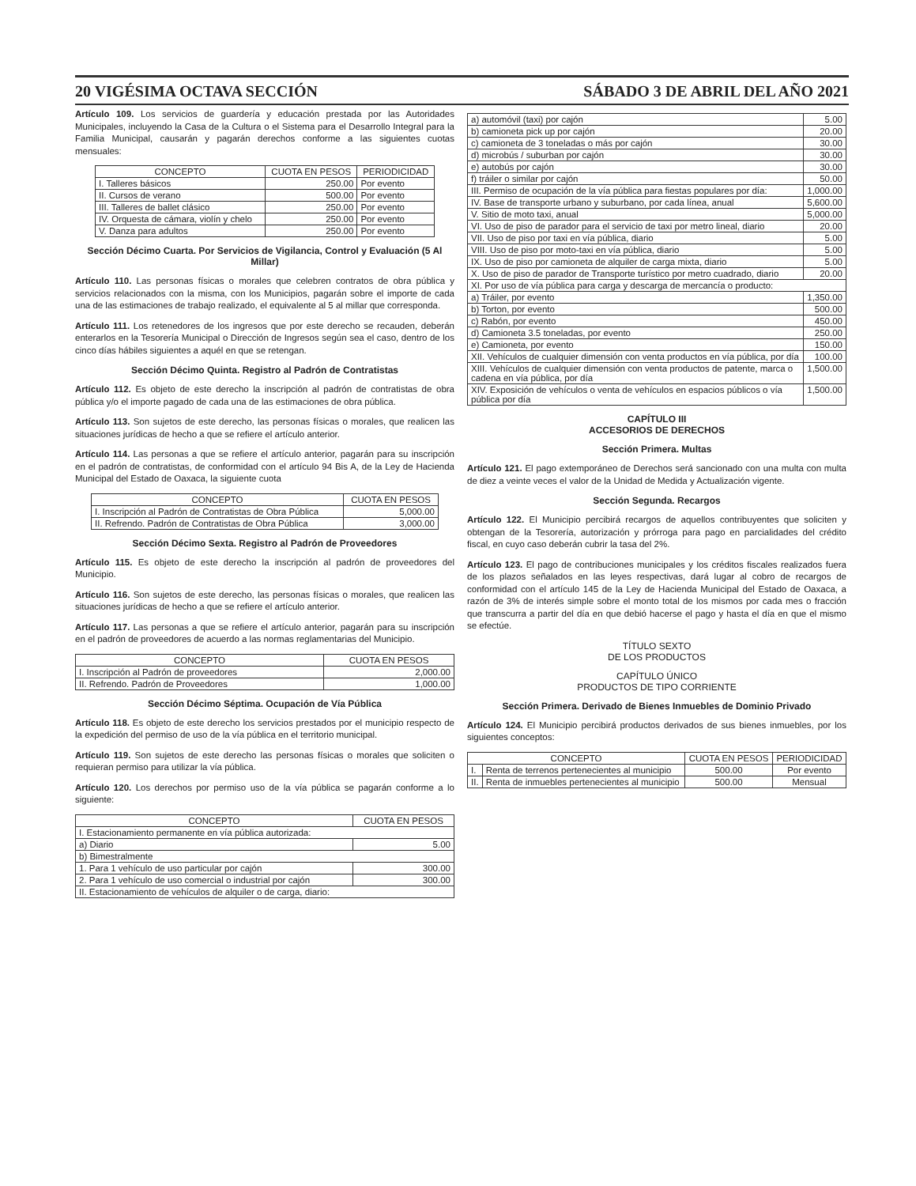20 VIGÉSIMA OCTAVA SECCIÓN SÁBADO 3 DE ABRIL DEL AÑO 2021
Artículo 109. Los servicios de guardería y educación prestada por las Autoridades Municipales, incluyendo la Casa de la Cultura o el Sistema para el Desarrollo Integral para la Familia Municipal, causarán y pagarán derechos conforme a las siguientes cuotas mensuales:
| CONCEPTO | CUOTA EN PESOS | PERIODICIDAD |
| --- | --- | --- |
| I. Talleres básicos | 250.00 | Por evento |
| II. Cursos de verano | 500.00 | Por evento |
| III. Talleres de ballet clásico | 250.00 | Por evento |
| IV. Orquesta de cámara, violín y chelo | 250.00 | Por evento |
| V. Danza para adultos | 250.00 | Por evento |
Sección Décimo Cuarta. Por Servicios de Vigilancia, Control y Evaluación (5 Al Millar)
Artículo 110. Las personas físicas o morales que celebren contratos de obra pública y servicios relacionados con la misma, con los Municipios, pagarán sobre el importe de cada una de las estimaciones de trabajo realizado, el equivalente al 5 al millar que corresponda.
Artículo 111. Los retenedores de los ingresos que por este derecho se recauden, deberán enterarlos en la Tesorería Municipal o Dirección de Ingresos según sea el caso, dentro de los cinco días hábiles siguientes a aquél en que se retengan.
Sección Décimo Quinta. Registro al Padrón de Contratistas
Artículo 112. Es objeto de este derecho la inscripción al padrón de contratistas de obra pública y/o el importe pagado de cada una de las estimaciones de obra pública.
Artículo 113. Son sujetos de este derecho, las personas físicas o morales, que realicen las situaciones jurídicas de hecho a que se refiere el artículo anterior.
Artículo 114. Las personas a que se refiere el artículo anterior, pagarán para su inscripción en el padrón de contratistas, de conformidad con el artículo 94 Bis A, de la Ley de Hacienda Municipal del Estado de Oaxaca, la siguiente cuota
| CONCEPTO | CUOTA EN PESOS |
| --- | --- |
| I. Inscripción al Padrón de Contratistas de Obra Pública | 5,000.00 |
| II. Refrendo. Padrón de Contratistas de Obra Pública | 3,000.00 |
Sección Décimo Sexta. Registro al Padrón de Proveedores
Artículo 115. Es objeto de este derecho la inscripción al padrón de proveedores del Municipio.
Artículo 116. Son sujetos de este derecho, las personas físicas o morales, que realicen las situaciones jurídicas de hecho a que se refiere el artículo anterior.
Artículo 117. Las personas a que se refiere el artículo anterior, pagarán para su inscripción en el padrón de proveedores de acuerdo a las normas reglamentarias del Municipio.
| CONCEPTO | CUOTA EN PESOS |
| --- | --- |
| I. Inscripción al Padrón de proveedores | 2,000.00 |
| II. Refrendo. Padrón de Proveedores | 1,000.00 |
Sección Décimo Séptima. Ocupación de Vía Pública
Artículo 118. Es objeto de este derecho los servicios prestados por el municipio respecto de la expedición del permiso de uso de la vía pública en el territorio municipal.
Artículo 119. Son sujetos de este derecho las personas físicas o morales que soliciten o requieran permiso para utilizar la vía pública.
Artículo 120. Los derechos por permiso uso de la vía pública se pagarán conforme a lo siguiente:
| CONCEPTO | CUOTA EN PESOS |
| --- | --- |
| I. Estacionamiento permanente en vía pública autorizada: | |
| a) Diario | 5.00 |
| b) Bimestralmente | |
| 1. Para 1 vehículo de uso particular por cajón | 300.00 |
| 2. Para 1 vehículo de uso comercial o industrial por cajón | 300.00 |
| II. Estacionamiento de vehículos de alquiler o de carga, diario: | |
| a) automóvil (taxi) por cajón | 5.00 |
| b) camioneta pick up por cajón | 20.00 |
| c) camioneta de 3 toneladas o más por cajón | 30.00 |
| d) microbús / suburban por cajón | 30.00 |
| e) autobús por cajón | 30.00 |
| f) tráiler o similar por cajón | 50.00 |
| III. Permiso de ocupación de la vía pública para fiestas populares por día: | 1,000.00 |
| IV. Base de transporte urbano y suburbano, por cada línea, anual | 5,600.00 |
| V. Sitio de moto taxi, anual | 5,000.00 |
| VI. Uso de piso de parador para el servicio de taxi por metro lineal, diario | 20.00 |
| VII. Uso de piso por taxi en vía pública, diario | 5.00 |
| VIII. Uso de piso por moto-taxi en vía pública, diario | 5.00 |
| IX. Uso de piso por camioneta de alquiler de carga mixta, diario | 5.00 |
| X. Uso de piso de parador de Transporte turístico por metro cuadrado, diario | 20.00 |
| XI. Por uso de vía pública para carga y descarga de mercancía o producto: | |
| a) Tráiler, por evento | 1,350.00 |
| b) Torton, por evento | 500.00 |
| c) Rabón, por evento | 450.00 |
| d) Camioneta 3.5 toneladas, por evento | 250.00 |
| e) Camioneta, por evento | 150.00 |
| XII. Vehículos de cualquier dimensión con venta productos en vía pública, por día | 100.00 |
| XIII. Vehículos de cualquier dimensión con venta productos de patente, marca o cadena en vía pública, por día | 1,500.00 |
| XIV. Exposición de vehículos o venta de vehículos en espacios públicos o vía pública por día | 1,500.00 |
CAPÍTULO III
ACCESORIOS DE DERECHOS
Sección Primera. Multas
Artículo 121. El pago extemporáneo de Derechos será sancionado con una multa con multa de diez a veinte veces el valor de la Unidad de Medida y Actualización vigente.
Sección Segunda. Recargos
Artículo 122. El Municipio percibirá recargos de aquellos contribuyentes que soliciten y obtengan de la Tesorería, autorización y prórroga para pago en parcialidades del crédito fiscal, en cuyo caso deberán cubrir la tasa del 2%.
Artículo 123. El pago de contribuciones municipales y los créditos fiscales realizados fuera de los plazos señalados en las leyes respectivas, dará lugar al cobro de recargos de conformidad con el artículo 145 de la Ley de Hacienda Municipal del Estado de Oaxaca, a razón de 3% de interés simple sobre el monto total de los mismos por cada mes o fracción que transcurra a partir del día en que debió hacerse el pago y hasta el día en que el mismo se efectúe.
TÍTULO SEXTO
DE LOS PRODUCTOS
CAPÍTULO ÚNICO
PRODUCTOS DE TIPO CORRIENTE
Sección Primera. Derivado de Bienes Inmuebles de Dominio Privado
Artículo 124. El Municipio percibirá productos derivados de sus bienes inmuebles, por los siguientes conceptos:
| CONCEPTO | | CUOTA EN PESOS | PERIODICIDAD |
| --- | --- | --- | --- |
| I. | Renta de terrenos pertenecientes al municipio | 500.00 | Por evento |
| II. | Renta de inmuebles pertenecientes al municipio | 500.00 | Mensual |